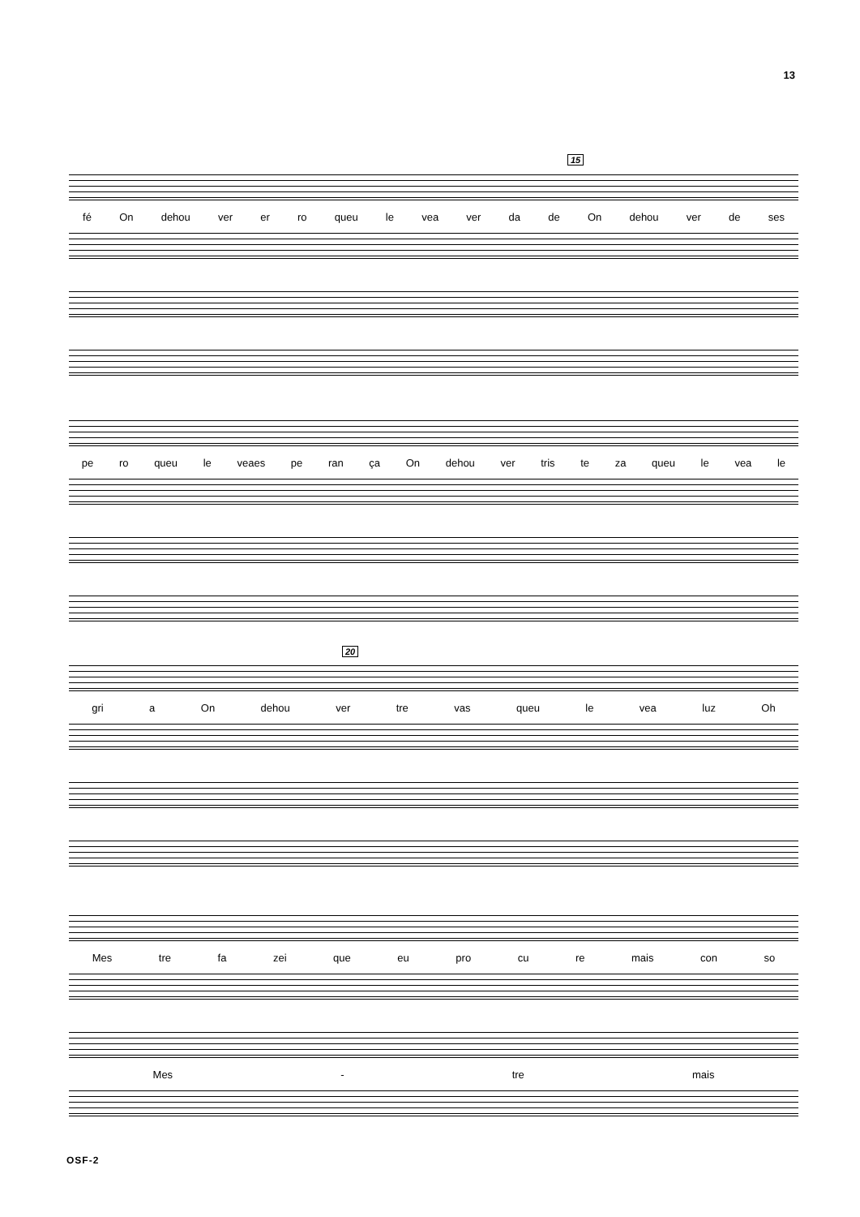13
15
fé On dehou ver er ro queu le vea ver da de On dehou ver de ses
pe ro queu le veaes pe ran ça On dehou ver tris te za queu le vea le
20
gri a On dehou ver tre vas queu le vea luz Oh
Mes tre fa zei que eu pro cu re mais con so
Mes - tre mais
OSF-2